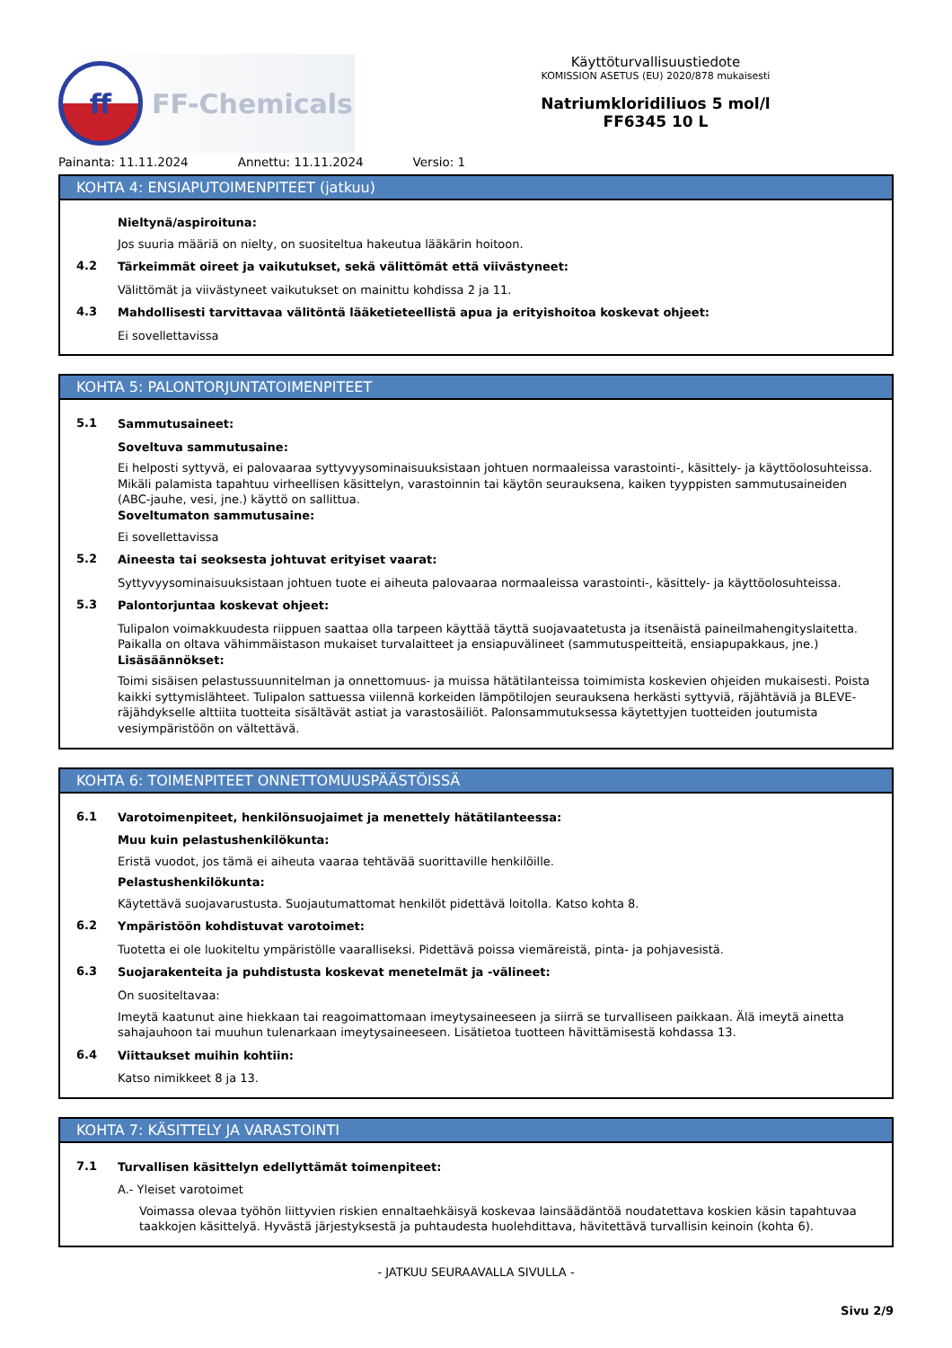ff
FF-Chemicals
Käyttöturvallisuustiedote
KOMISSION ASETUS (EU) 2020/878 mukaisesti
Natriumkloridiliuos 5 mol/l
FF6345 10 L
Painanta: 11.11.2024 Annettu: 11.11.2024 Versio: 1
KOHTA 4: ENSIAPUTOIMENPITEET (jatkuu)
Nieltynä/aspiroituna:
Jos suuria määriä on nielty, on suositeltua hakeutua lääkärin hoitoon.
4.2
Tärkeimmät oireet ja vaikutukset, sekä välittömät että viivästyneet:
Välittömät ja viivästyneet vaikutukset on mainittu kohdissa 2 ja 11.
4.3
Mahdollisesti tarvittavaa välitöntä lääketieteellistä apua ja erityishoitoa koskevat ohjeet:
Ei sovellettavissa
KOHTA 5: PALONTORJUNTATOIMENPITEET
5.1
Sammutusaineet:
Soveltuva sammutusaine:
Ei helposti syttyvä, ei palovaaraa syttyvyysominaisuuksistaan johtuen normaaleissa varastointi-, käsittely- ja käyttöolosuhteissa. Mikäli palamista tapahtuu virheellisen käsittelyn, varastoinnin tai käytön seurauksena, kaiken tyyppisten sammutusaineiden (ABC-jauhe, vesi, jne.) käyttö on sallittua.
Soveltumaton sammutusaine:
Ei sovellettavissa
5.2
Aineesta tai seoksesta johtuvat erityiset vaarat:
Syttyvyysominaisuuksistaan johtuen tuote ei aiheuta palovaaraa normaaleissa varastointi-, käsittely- ja käyttöolosuhteissa.
5.3
Palontorjuntaa koskevat ohjeet:
Tulipalon voimakkuudesta riippuen saattaa olla tarpeen käyttää täyttä suojavaatetusta ja itsenäistä paineilmahengityslaitetta. Paikalla on oltava vähimmäistason mukaiset turvalaitteet ja ensiapuvälineet (sammutuspeitteitä, ensiapupakkaus, jne.)
Lisäsäännökset:
Toimi sisäisen pelastussuunnitelman ja onnettomuus- ja muissa hätätilanteissa toimimista koskevien ohjeiden mukaisesti. Poista kaikki syttymislähteet. Tulipalon sattuessa viilennä korkeiden lämpötilojen seurauksena herkästi syttyviä, räjähtäviä ja BLEVE-räjähdykselle alttiita tuotteita sisältävät astiat ja varastosäiliöt. Palonsammutuksessa käytettyjen tuotteiden joutumista vesiympäristöön on vältettävä.
KOHTA 6: TOIMENPITEET ONNETTOMUUSPÄÄSTÖISSÄ
6.1
Varotoimenpiteet, henkilönsuojaimet ja menettely hätätilanteessa:
Muu kuin pelastushenkilökunta:
Eristä vuodot, jos tämä ei aiheuta vaaraa tehtävää suorittaville henkilöille.
Pelastushenkilökunta:
Käytettävä suojavarustusta. Suojautumattomat henkilöt pidettävä loitolla. Katso kohta 8.
6.2
Ympäristöön kohdistuvat varotoimet:
Tuotetta ei ole luokiteltu ympäristölle vaaralliseksi. Pidettävä poissa viemäreistä, pinta- ja pohjavesistä.
6.3
Suojarakenteita ja puhdistusta koskevat menetelmät ja -välineet:
On suositeltavaa:
Imeytä kaatunut aine hiekkaan tai reagoimattomaan imeytysaineeseen ja siirrä se turvalliseen paikkaan. Älä imeytä ainetta sahajauhoon tai muuhun tulenarkaan imeytysaineeseen. Lisätietoa tuotteen hävittämisestä kohdassa 13.
6.4
Viittaukset muihin kohtiin:
Katso nimikkeet 8 ja 13.
KOHTA 7: KÄSITTELY JA VARASTOINTI
7.1
Turvallisen käsittelyn edellyttämät toimenpiteet:
A.- Yleiset varotoimet
Voimassa olevaa työhön liittyvien riskien ennaltaehkäisyä koskevaa lainsäädäntöä noudatettava koskien käsin tapahtuvaa taakkojen käsittelyä. Hyvästä järjestyksestä ja puhtaudesta huolehdittava, hävitettävä turvallisin keinoin (kohta 6).
- JATKUU SEURAAVALLA SIVULLA -
Sivu 2/9